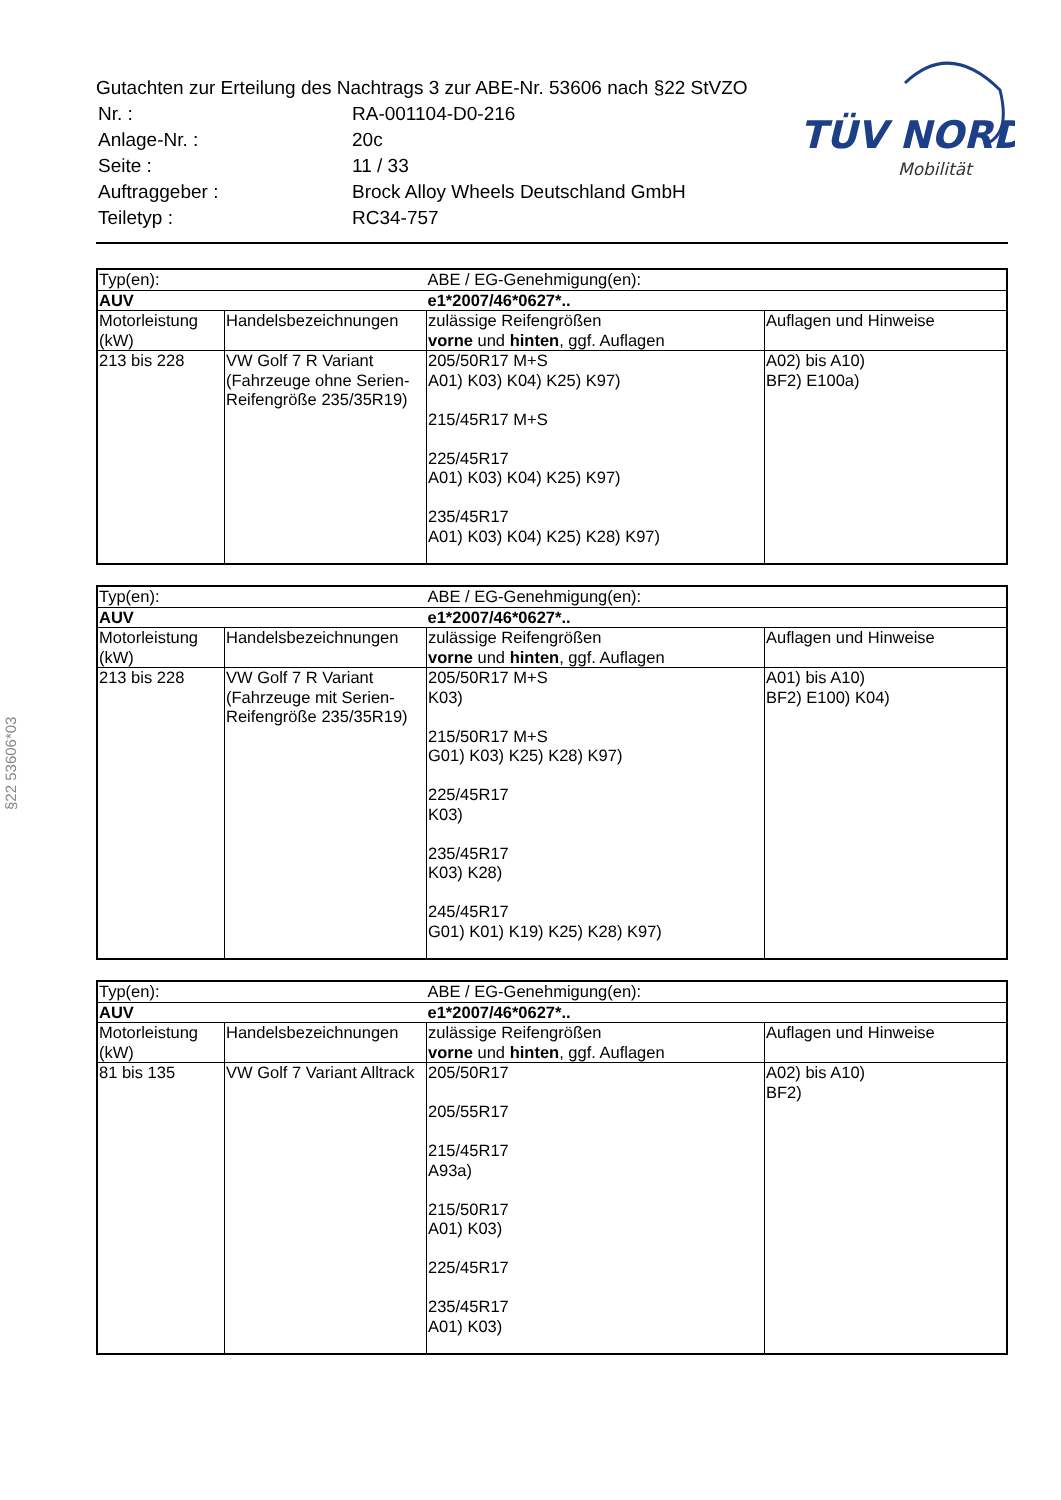Gutachten zur Erteilung des Nachtrags 3 zur ABE-Nr. 53606 nach §22 StVZO
| Nr. : | RA-001104-D0-216 |
| Anlage-Nr. : | 20c |
| Seite : | 11 / 33 |
| Auftraggeber : | Brock Alloy Wheels Deutschland GmbH |
| Teiletyp : | RC34-757 |
TÜV NORD
Mobilität
§22 53606*03
| Typ(en): | | ABE / EG-Genehmigung(en): | |
| AUV | | e1*2007/46*0627*.. | |
| Motorleistung (kW) | Handelsbezeichnungen | zulässige Reifengrößen vorne und hinten , ggf. Auflagen | Auflagen und Hinweise |
| 213 bis 228 | VW Golf 7 R Variant (Fahrzeuge ohne Serien-Reifengröße 235/35R19) | 205/50R17 M+S A01) K03) K04) K25) K97) 215/45R17 M+S 225/45R17 A01) K03) K04) K25) K97) 235/45R17 A01) K03) K04) K25) K28) K97) | A02) bis A10) BF2) E100a) |
| Typ(en): | | ABE / EG-Genehmigung(en): | |
| AUV | | e1*2007/46*0627*.. | |
| Motorleistung (kW) | Handelsbezeichnungen | zulässige Reifengrößen vorne und hinten , ggf. Auflagen | Auflagen und Hinweise |
| 213 bis 228 | VW Golf 7 R Variant (Fahrzeuge mit Serien-Reifengröße 235/35R19) | 205/50R17 M+S K03) 215/50R17 M+S G01) K03) K25) K28) K97) 225/45R17 K03) 235/45R17 K03) K28) 245/45R17 G01) K01) K19) K25) K28) K97) | A01) bis A10) BF2) E100) K04) |
| Typ(en): | | ABE / EG-Genehmigung(en): | |
| AUV | | e1*2007/46*0627*.. | |
| Motorleistung (kW) | Handelsbezeichnungen | zulässige Reifengrößen vorne und hinten , ggf. Auflagen | Auflagen und Hinweise |
| 81 bis 135 | VW Golf 7 Variant Alltrack | 205/50R17 205/55R17 215/45R17 A93a) 215/50R17 A01) K03) 225/45R17 235/45R17 A01) K03) | A02) bis A10) BF2) |